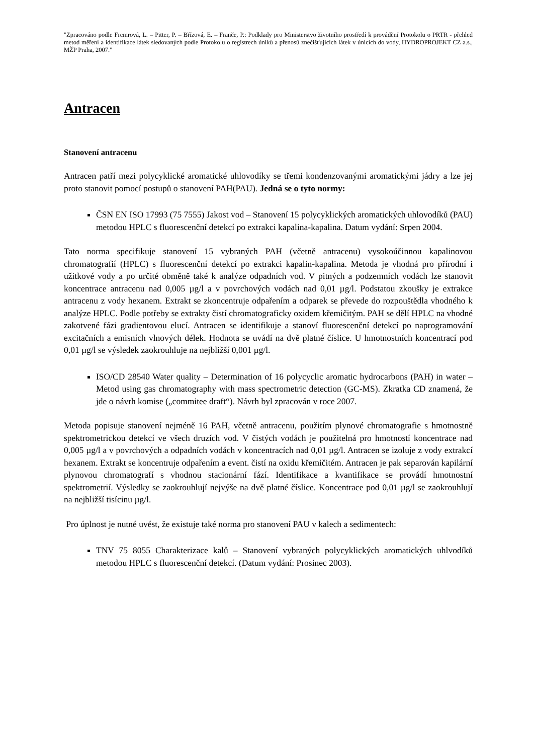"Zpracováno podle Fremrová, L. – Pitter, P. – Břízová, E. – Franče, P.: Podklady pro Ministerstvo životního prostředí k provádění Protokolu o PRTR - přehled metod měření a identifikace látek sledovaných podle Protokolu o registrech úniků a přenosů znečišťujících látek v únicích do vody, HYDROPROJEKT CZ a.s., MŽP Praha, 2007."
Antracen
Stanovení antracenu
Antracen patří mezi polycyklické aromatické uhlovodíky se třemi kondenzovanými aromatickými jádry a lze jej proto stanovit pomocí postupů o stanovení PAH(PAU). Jedná se o tyto normy:
ČSN EN ISO 17993 (75 7555) Jakost vod – Stanovení 15 polycyklických aromatických uhlovodíků (PAU) metodou HPLC s fluorescenční detekcí po extrakci kapalina-kapalina. Datum vydání: Srpen 2004.
Tato norma specifikuje stanovení 15 vybraných PAH (včetně antracenu) vysokoúčinnou kapalinovou chromatografií (HPLC) s fluorescenční detekcí po extrakci kapalin-kapalina. Metoda je vhodná pro přírodní i užitkové vody a po určité obměně také k analýze odpadních vod. V pitných a podzemních vodách lze stanovit koncentrace antracenu nad 0,005 µg/l a v povrchových vodách nad 0,01 µg/l. Podstatou zkoušky je extrakce antracenu z vody hexanem. Extrakt se zkoncentruje odpařením a odparek se převede do rozpouštědla vhodného k analýze HPLC. Podle potřeby se extrakty čistí chromatograficky oxidem křemičitým. PAH se dělí HPLC na vhodné zakotvené fázi gradientovou elucí. Antracen se identifikuje a stanoví fluorescenční detekcí po naprogramování excitačních a emisních vlnových délek. Hodnota se uvádí na dvě platné číslice. U hmotnostních koncentrací pod 0,01 µg/l se výsledek zaokrouhluje na nejbližší 0,001 µg/l.
ISO/CD 28540 Water quality – Determination of 16 polycyclic aromatic hydrocarbons (PAH) in water – Metod using gas chromatography with mass spectrometric detection (GC-MS). Zkratka CD znamená, že jde o návrh komise („commitee draft“). Návrh byl zpracován v roce 2007.
Metoda popisuje stanovení nejméně 16 PAH, včetně antracenu, použitím plynové chromatografie s hmotnostně spektrometrickou detekcí ve všech druzích vod. V čistých vodách je použitelná pro hmotností koncentrace nad 0,005 µg/l a v povrchových a odpadních vodách v koncentracích nad 0,01 µg/l. Antracen se izoluje z vody extrakcí hexanem. Extrakt se koncentruje odpařením a event. čistí na oxidu křemičitém. Antracen je pak separován kapilární plynovou chromatografí s vhodnou stacionární fází. Identifikace a kvantifikace se provádí hmotnostní spektrometrií. Výsledky se zaokrouhlují nejvýše na dvě platné číslice. Koncentrace pod 0,01 µg/l se zaokrouhlují na nejbližší tisícinu µg/l.
Pro úplnost je nutné uvést, že existuje také norma pro stanovení PAU v kalech a sedimentech:
TNV 75 8055 Charakterizace kalů – Stanovení vybraných polycyklických aromatických uhlvodíků metodou HPLC s fluorescenční detekcí. (Datum vydání: Prosinec 2003).